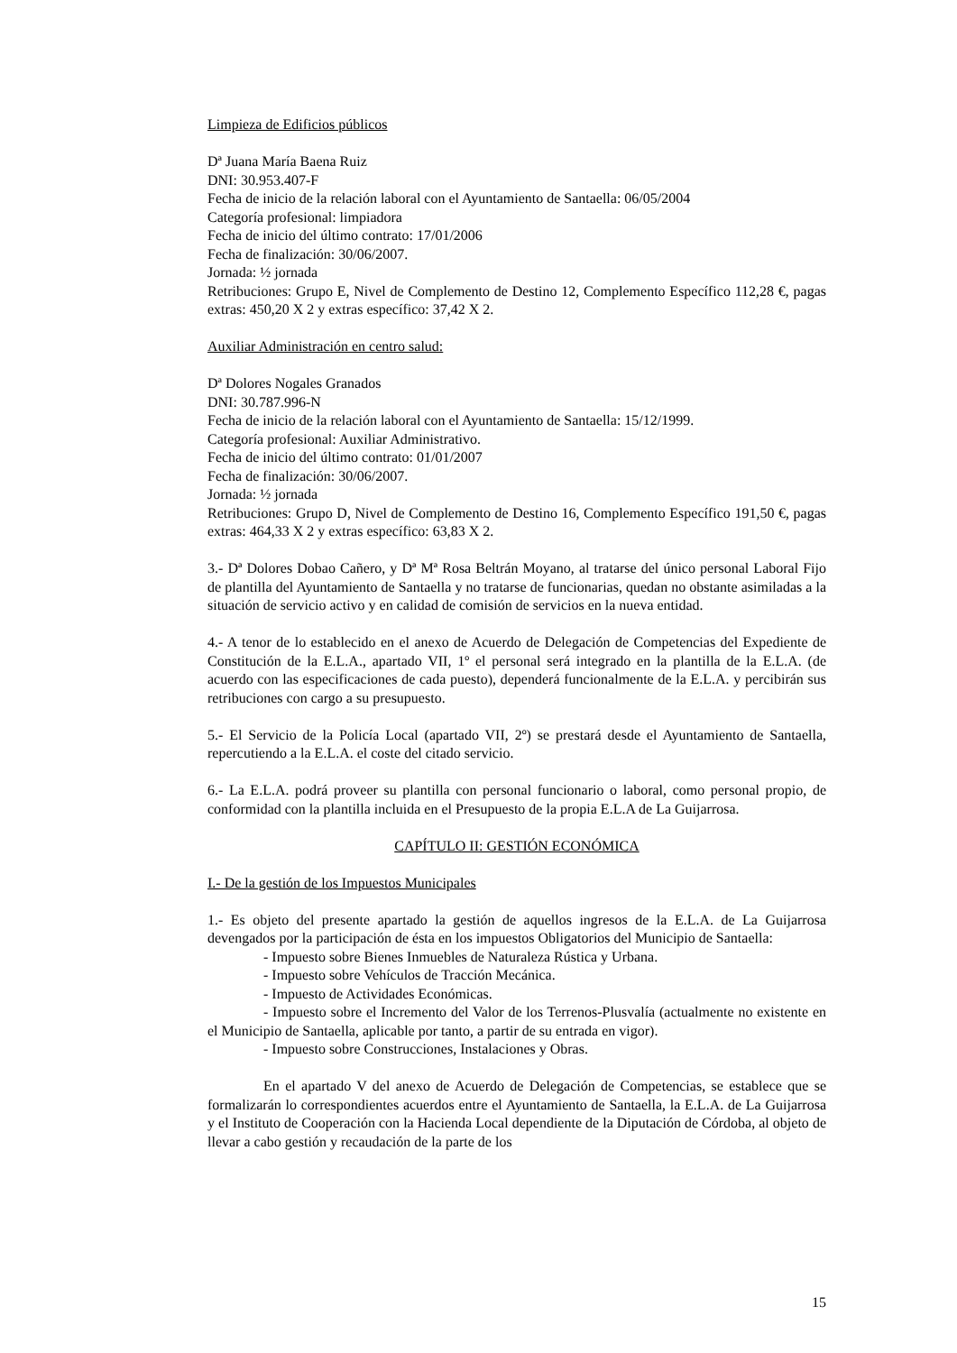Limpieza de Edificios públicos
Dª Juana María Baena Ruiz
DNI: 30.953.407-F
Fecha de inicio de la relación laboral con el Ayuntamiento de Santaella: 06/05/2004
Categoría profesional: limpiadora
Fecha de inicio del último contrato: 17/01/2006
Fecha de finalización: 30/06/2007.
Jornada: ½ jornada
Retribuciones: Grupo E, Nivel de Complemento de Destino 12, Complemento Específico 112,28 €, pagas extras: 450,20 X 2 y extras específico: 37,42 X 2.
Auxiliar Administración en centro salud:
Dª Dolores Nogales Granados
DNI: 30.787.996-N
Fecha de inicio de la relación laboral con el Ayuntamiento de Santaella: 15/12/1999.
Categoría profesional: Auxiliar Administrativo.
Fecha de inicio del último contrato: 01/01/2007
Fecha de finalización: 30/06/2007.
Jornada: ½ jornada
Retribuciones: Grupo D, Nivel de Complemento de Destino 16, Complemento Específico 191,50 €, pagas extras: 464,33 X 2 y extras específico: 63,83 X 2.
3.- Dª Dolores Dobao Cañero, y Dª Mª Rosa Beltrán Moyano, al tratarse del único personal Laboral Fijo de plantilla del Ayuntamiento de Santaella y no tratarse de funcionarias, quedan no obstante asimiladas a la situación de servicio activo y en calidad de comisión de servicios en la nueva entidad.
4.- A tenor de lo establecido en el anexo de Acuerdo de Delegación de Competencias del Expediente de Constitución de la E.L.A., apartado VII, 1º el personal será integrado en la plantilla de la E.L.A. (de acuerdo con las especificaciones de cada puesto), dependerá funcionalmente de la E.L.A. y percibirán sus retribuciones con cargo a su presupuesto.
5.- El Servicio de la Policía Local (apartado VII, 2º) se prestará desde el Ayuntamiento de Santaella, repercutiendo a la E.L.A. el coste del citado servicio.
6.- La E.L.A. podrá proveer su plantilla con personal funcionario o laboral, como personal propio, de conformidad con la plantilla incluida en el Presupuesto de la propia E.L.A de La Guijarrosa.
CAPÍTULO II: GESTIÓN ECONÓMICA
I.- De la gestión de los Impuestos Municipales
1.- Es objeto del presente apartado la gestión de aquellos ingresos de la E.L.A. de La Guijarrosa devengados por la participación de ésta en los impuestos Obligatorios del Municipio de Santaella:
- Impuesto sobre Bienes Inmuebles de Naturaleza Rústica y Urbana.
- Impuesto sobre Vehículos de Tracción Mecánica.
- Impuesto de Actividades Económicas.
- Impuesto sobre el Incremento del Valor de los Terrenos-Plusvalía (actualmente no existente en el Municipio de Santaella, aplicable por tanto, a partir de su entrada en vigor).
- Impuesto sobre Construcciones, Instalaciones y Obras.
En el apartado V del anexo de Acuerdo de Delegación de Competencias, se establece que se formalizarán lo correspondientes acuerdos entre el Ayuntamiento de Santaella, la E.L.A. de La Guijarrosa y el Instituto de Cooperación con la Hacienda Local dependiente de la Diputación de Córdoba, al objeto de llevar a cabo gestión y recaudación de la parte de los
15